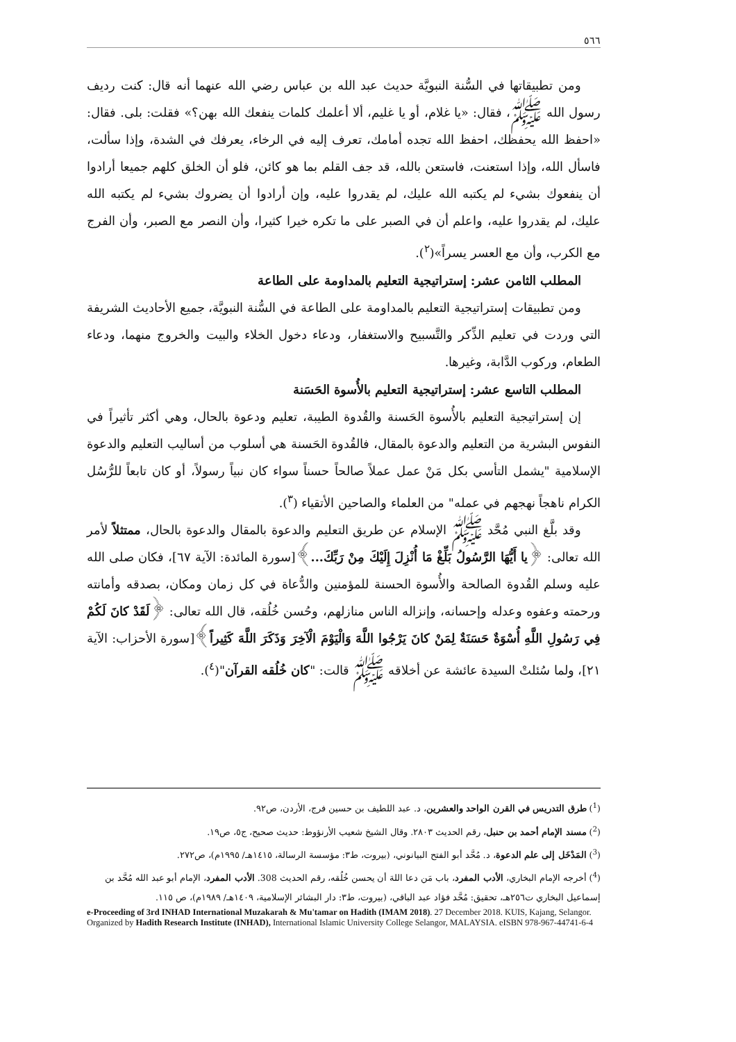٥٦٦
ومن تطبيقاتها في السُّنة النبويَّة حديث عبد الله بن عباس رضي الله عنهما أنه قال: كنت رديف رسول الله ﷺ، فقال: «يا غلام، أو يا غليم، ألا أعلمك كلمات ينفعك الله بهن؟» فقلت: بلى. فقال: «احفظ الله يحفظك، احفظ الله تجده أمامك، تعرف إليه في الرخاء، يعرفك في الشدة، وإذا سألت، فاسأل الله، وإذا استعنت، فاستعن بالله، قد جف القلم بما هو كائن، فلو أن الخلق كلهم جميعا أرادوا أن ينفعوك بشيء لم يكتبه الله عليك، لم يقدروا عليه، وإن أرادوا أن يضروك بشيء لم يكتبه الله عليك، لم يقدروا عليه، واعلم أن في الصبر على ما تكره خيرا كثيرا، وأن النصر مع الصبر، وأن الفرج مع الكرب، وأن مع العسر يسراً»(<sup>٢</sup>).
المطلب الثامن عشر: إستراتيجية التعليم بالمداومة على الطاعة
ومن تطبيقات إستراتيجية التعليم بالمداومة على الطاعة في السُّنة النبويَّة، جميع الأحاديث الشريفة التي وردت في تعليم الذِّكر والتَّسبيح والاستغفار، ودعاء دخول الخلاء والبيت والخروج منهما، ودعاء الطعام، وركوب الدَّابة، وغيرها.
المطلب التاسع عشر: إستراتيجية التعليم بالأُسوة الحَسَنة
إن إستراتيجية التعليم بالأُسوة الحَسنة والقُدوة الطيبة، تعليم ودعوة بالحال، وهي أكثر تأثيراً في النفوس البشرية من التعليم والدعوة بالمقال، فالقُدوة الحَسنة هي أسلوب من أساليب التعليم والدعوة الإسلامية "يشمل التأسي بكل مَنْ عمل عملاً صالحاً حسناً سواء كان نبياً رسولاً، أو كان تابعاً للرُّسُل الكرام ناهجاً نهجهم في عمله" من العلماء والصاحين الأتقياء (<sup>٣</sup>).
وقد بلَّغ النبي مُحَّد ﷺ الإسلام عن طريق التعليم والدعوة بالمقال والدعوة بالحال، ممتثلاً لأمر الله تعالى: ﴿يا أَيُّهَا الرَّسُولُ بَلِّغْ مَا أُنْزِلَ إِلَيْكَ مِنْ رَبِّكَ...﴾[سورة المائدة: الآية ٦٧]، فكان صلى الله عليه وسلم القُدوة الصالحة والأُسوة الحسنة للمؤمنين والدُّعاة في كل زمان ومكان، بصدقه وأمانته ورحمته وعفوه وعدله وإحسانه، وإنزاله الناس منازلهم، وحُسن خُلُقه، قال الله تعالى: ﴿لَقَدْ كانَ لَكُمْ فِي رَسُولِ اللَّهِ أُسْوَةٌ حَسَنَةٌ لِمَنْ كانَ يَرْجُوا اللَّهَ وَالْيَوْمَ الْآخِرَ وَذَكَرَ اللَّهَ كَثِيراً﴾[سورة الأحزاب: الآية ٢١]، ولما سُئلتْ السيدة عائشة عن أخلاقه ﷺ قالت: "كان خُلُقه القرآن"(<sup>٤</sup>).
(<sup>1</sup>) طرق التدريس في القرن الواحد والعشرين، د. عبد اللطيف بن حسين فرج، الأردن، ص٩٢.
(<sup>2</sup>) مسند الإمام أحمد بن حنبل، رقم الحديث ٢٨٠٣. وقال الشيخ شعيب الأرنؤوط: حديث صحيح، ج٥، ص١٩.
(<sup>3</sup>) المَدْخَل إلى علم الدعوة، د. مُحَّد أبو الفتح البيانوني، (بيروت، ط٣: مؤسسة الرسالة، ١٤١٥هـ/ ١٩٩٥م)، ص٢٧٢.
(<sup>4</sup>) أخرجه الإمام البخاري، الأدب المفرد، باب مَن دعا اللهَ أن يحسن خُلُقه، رقم الحديث 308. الأدب المفرد، الإمام أبو عبد الله مُحَّد بن إسماعيل البخاري ت٢٥٦هـ، تحقيق: مُحَّد فؤاد عبد الباقي، (بيروت، ط٣: دار البشائر الإسلامية، ١٤٠٩هـ/ ١٩٨٩م)، ص ١١٥.
e-Proceeding of 3rd INHAD International Muzakarah & Mu'tamar on Hadith (IMAM 2018). 27 December 2018. KUIS, Kajang, Selangor. Organized by Hadith Research Institute (INHAD), International Islamic University College Selangor, MALAYSIA. eISBN 978-967-44741-6-4